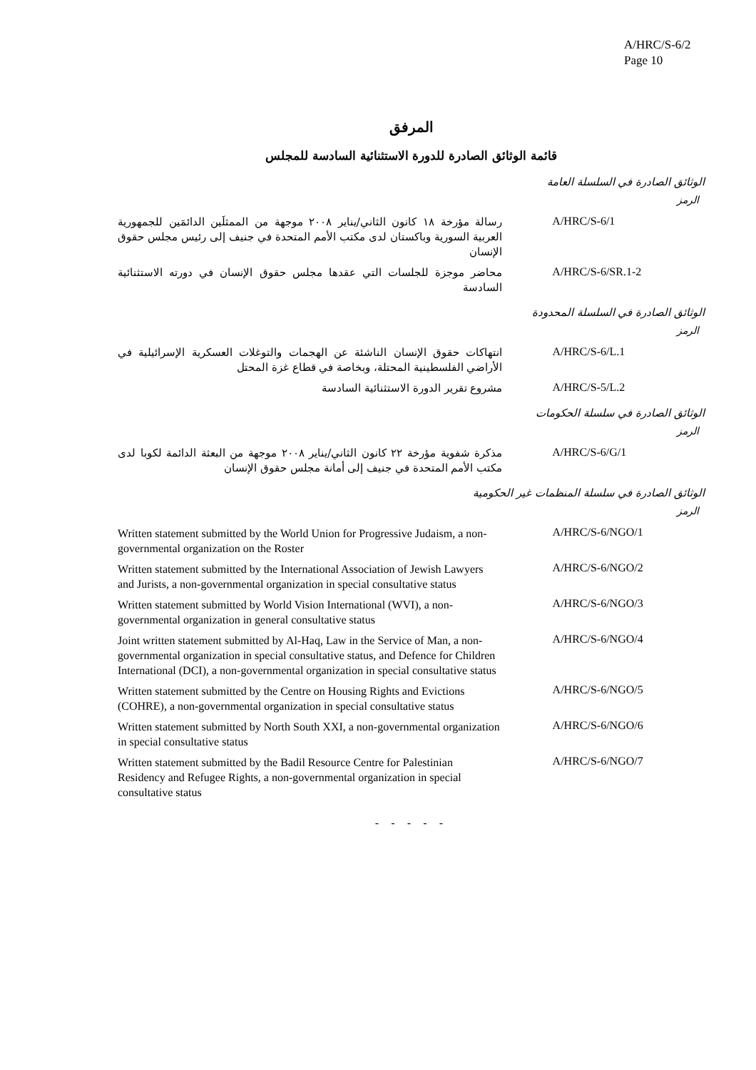A/HRC/S-6/2
Page 10
المرفق
قائمة الوثائق الصادرة للدورة الاستثنائية السادسة للمجلس
الوثائق الصادرة في السلسلة العامة
الرمز
| رسالة مؤرخة ١٨ كانون الثاني/يناير ٢٠٠٨ موجهة من الممثلَين الدائمَين للجمهورية العربية السورية وباكستان لدى مكتب الأمم المتحدة في جنيف إلى رئيس مجلس حقوق الإنسان | A/HRC/S-6/1 |
| محاضر موجزة للجلسات التي عقدها مجلس حقوق الإنسان في دورته الاستثنائية السادسة | A/HRC/S-6/SR.1-2 |
الوثائق الصادرة في السلسلة المحدودة
الرمز
| انتهاكات حقوق الإنسان الناشئة عن الهجمات والتوغلات العسكرية الإسرائيلية في الأراضي الفلسطينية المحتلة، وبخاصة في قطاع غزة المحتل | A/HRC/S-6/L.1 |
| مشروع تقرير الدورة الاستثنائية السادسة | A/HRC/S-5/L.2 |
الوثائق الصادرة في سلسلة الحكومات
الرمز
| مذكرة شفوية مؤرخة ٢٢ كانون الثاني/يناير ٢٠٠٨ موجهة من البعثة الدائمة لكوبا لدى مكتب الأمم المتحدة في جنيف إلى أمانة مجلس حقوق الإنسان | A/HRC/S-6/G/1 |
الوثائق الصادرة في سلسلة المنظمات غير الحكومية
الرمز
| Written statement submitted by the World Union for Progressive Judaism, a non-governmental organization on the Roster | A/HRC/S-6/NGO/1 |
| Written statement submitted by the International Association of Jewish Lawyers and Jurists, a non-governmental organization in special consultative status | A/HRC/S-6/NGO/2 |
| Written statement submitted by World Vision International (WVI), a non-governmental organization in general consultative status | A/HRC/S-6/NGO/3 |
| Joint written statement submitted by Al-Haq, Law in the Service of Man, a non-governmental organization in special consultative status, and Defence for Children International (DCI), a non-governmental organization in special consultative status | A/HRC/S-6/NGO/4 |
| Written statement submitted by the Centre on Housing Rights and Evictions (COHRE), a non-governmental organization in special consultative status | A/HRC/S-6/NGO/5 |
| Written statement submitted by North South XXI, a non-governmental organization in special consultative status | A/HRC/S-6/NGO/6 |
| Written statement submitted by the Badil Resource Centre for Palestinian Residency and Refugee Rights, a non-governmental organization in special consultative status | A/HRC/S-6/NGO/7 |
- - - - -